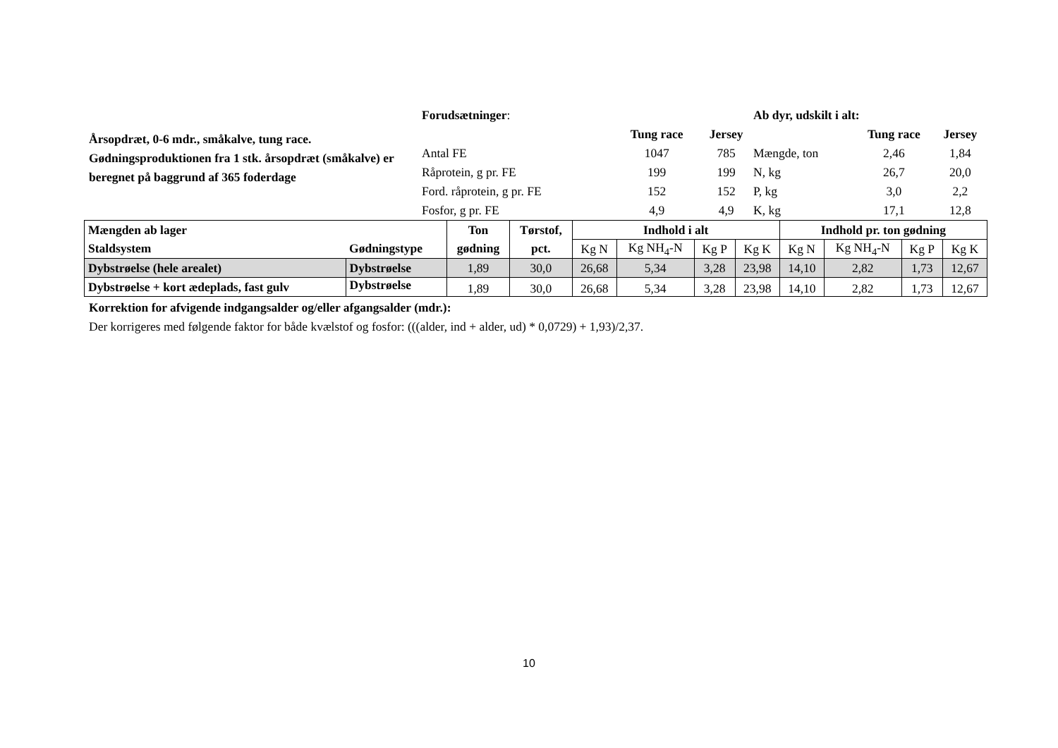Årsopdræt, 0-6 mdr., småkalve, tung race.
Gødningsproduktionen fra 1 stk. årsopdræt (småkalve) er beregnet på baggrund af 365 foderdage
| Forudsætninger : | | |
| | Tung race | Jersey |
| Antal FE | 1047 | 785 |
| Råprotein, g pr. FE | 199 | 199 |
| Ford. råprotein, g pr. FE | 152 | 152 |
| Fosfor, g pr. FE | 4,9 | 4,9 |
| Ab dyr, udskilt i alt: | | |
| | Tung race | Jersey |
| Mængde, ton | 2,46 | 1,84 |
| N, kg | 26,7 | 20,0 |
| P, kg | 3,0 | 2,2 |
| K, kg | 17,1 | 12,8 |
| Mængden ab lager | | Ton | Tørstof, | Indhold i alt | | | | Indhold pr. ton gødning | | | |
| Staldsystem | Gødningstype | gødning | pct. | Kg N | Kg NH<sub>4</sub>-N | Kg P | Kg K | Kg N | Kg NH<sub>4</sub>-N | Kg P | Kg K |
| Dybstrøelse (hele arealet) | Dybstrøelse | 1,89 | 30,0 | 26,68 | 5,34 | 3,28 | 23,98 | 14,10 | 2,82 | 1,73 | 12,67 |
| Dybstrøelse + kort ædeplads, fast gulv | Dybstrøelse | 1,89 | 30,0 | 26,68 | 5,34 | 3,28 | 23,98 | 14,10 | 2,82 | 1,73 | 12,67 |
Korrektion for afvigende indgangsalder og/eller afgangsalder (mdr.):
Der korrigeres med følgende faktor for både kvælstof og fosfor: (((alder, ind + alder, ud) * 0,0729) + 1,93)/2,37.
10